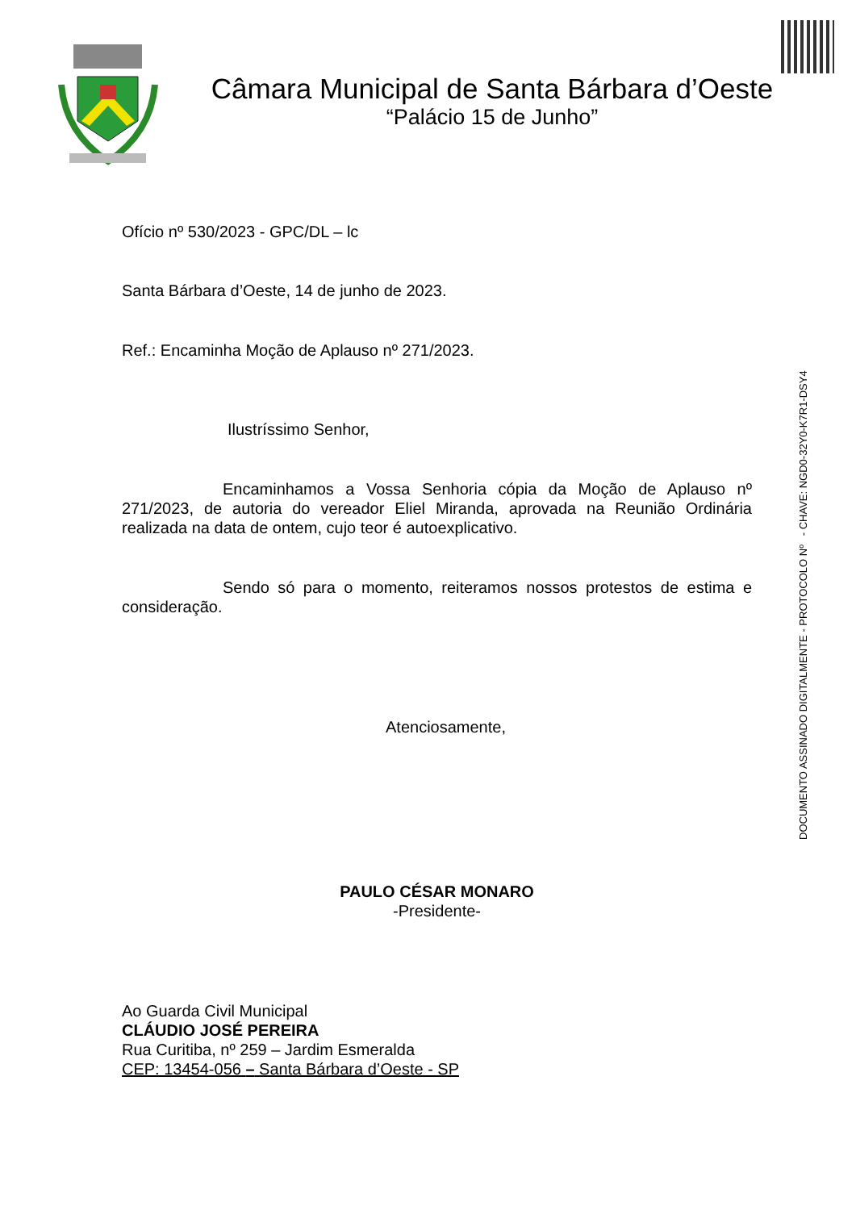Câmara Municipal de Santa Bárbara d’Oeste
“Palácio 15 de Junho”
DOCUMENTO ASSINADO DIGITALMENTE - PROTOCOLO Nº - CHAVE: NGD0-32Y0-K7R1-DSY4
Ofício nº 530/2023 - GPC/DL – lc
Santa Bárbara d’Oeste, 14 de junho de 2023.
Ref.: Encaminha Moção de Aplauso nº 271/2023.
Ilustríssimo Senhor,
Encaminhamos a Vossa Senhoria cópia da Moção de Aplauso nº 271/2023, de autoria do vereador Eliel Miranda, aprovada na Reunião Ordinária realizada na data de ontem, cujo teor é autoexplicativo.
Sendo só para o momento, reiteramos nossos protestos de estima e consideração.
Atenciosamente,
PAULO CÉSAR MONARO
-Presidente-
Ao Guarda Civil Municipal
CLÁUDIO JOSÉ PEREIRA
Rua Curitiba, nº 259 – Jardim Esmeralda
CEP: 13454-056 – Santa Bárbara d’Oeste - SP